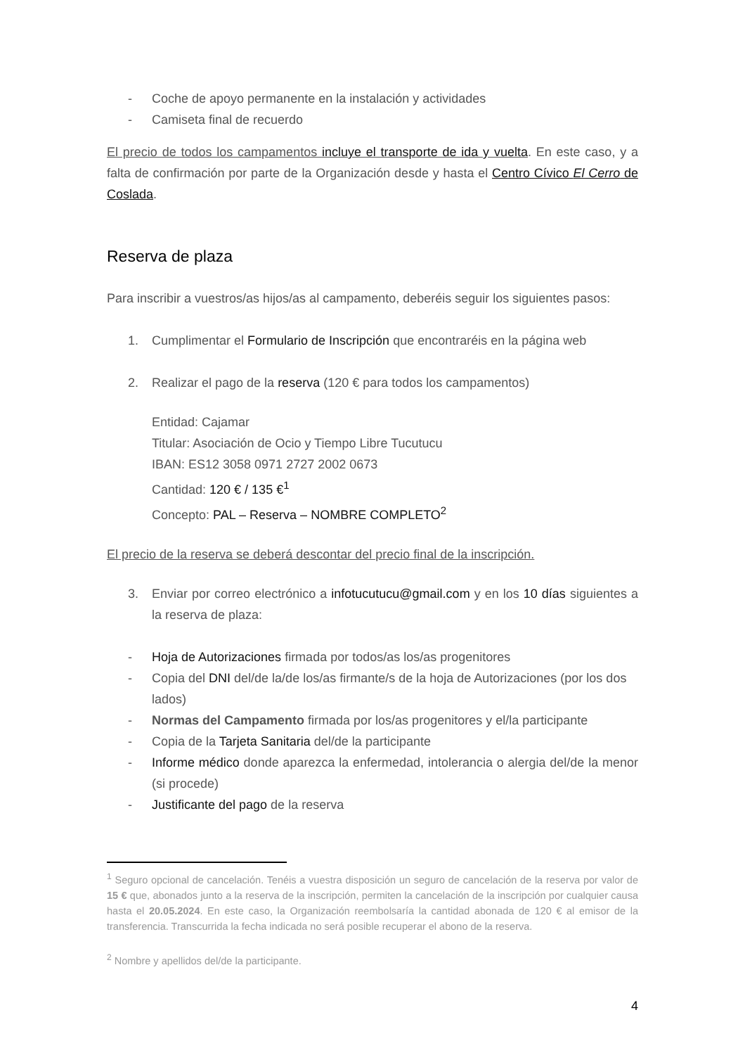- Coche de apoyo permanente en la instalación y actividades
- Camiseta final de recuerdo
El precio de todos los campamentos incluye el transporte de ida y vuelta. En este caso, y a falta de confirmación por parte de la Organización desde y hasta el Centro Cívico El Cerro de Coslada.
Reserva de plaza
Para inscribir a vuestros/as hijos/as al campamento, deberéis seguir los siguientes pasos:
1. Cumplimentar el Formulario de Inscripción que encontraréis en la página web
2. Realizar el pago de la reserva (120 € para todos los campamentos)
Entidad: Cajamar
Titular: Asociación de Ocio y Tiempo Libre Tucutucu
IBAN: ES12 3058 0971 2727 2002 0673
Cantidad: 120 € / 135 €<sup>1</sup>
Concepto: PAL – Reserva – NOMBRE COMPLETO<sup>2</sup>
El precio de la reserva se deberá descontar del precio final de la inscripción.
3. Enviar por correo electrónico a infotucutucu@gmail.com y en los 10 días siguientes a la reserva de plaza:
- Hoja de Autorizaciones firmada por todos/as los/as progenitores
- Copia del DNI del/de la/de los/as firmante/s de la hoja de Autorizaciones (por los dos lados)
- Normas del Campamento firmada por los/as progenitores y el/la participante
- Copia de la Tarjeta Sanitaria del/de la participante
- Informe médico donde aparezca la enfermedad, intolerancia o alergia del/de la menor (si procede)
- Justificante del pago de la reserva
<sup>1</sup> Seguro opcional de cancelación. Tenéis a vuestra disposición un seguro de cancelación de la reserva por valor de 15 € que, abonados junto a la reserva de la inscripción, permiten la cancelación de la inscripción por cualquier causa hasta el 20.05.2024. En este caso, la Organización reembolsaría la cantidad abonada de 120 € al emisor de la transferencia. Transcurrida la fecha indicada no será posible recuperar el abono de la reserva.
<sup>2</sup> Nombre y apellidos del/de la participante.
4